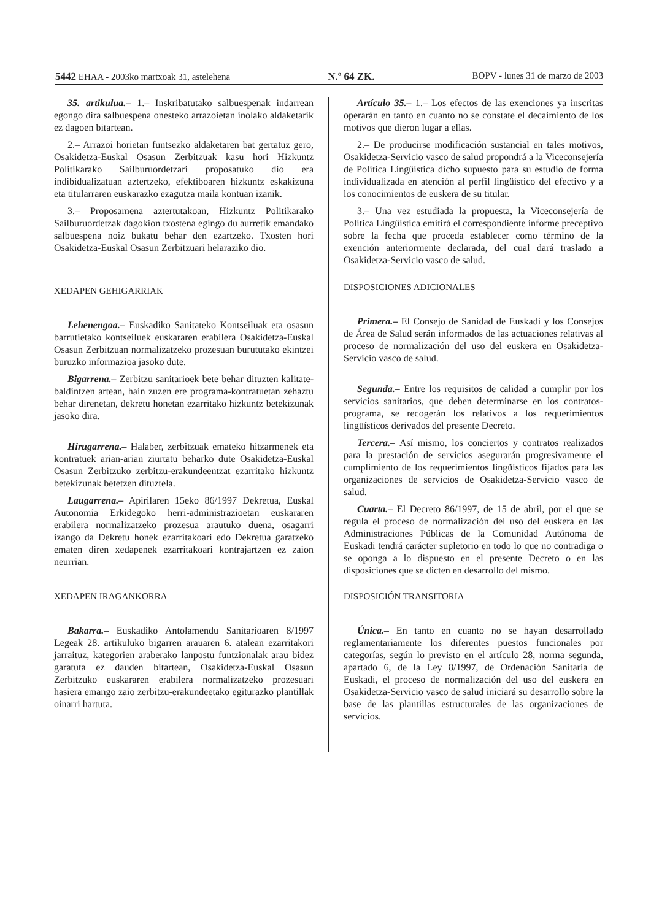5442 EHAA - 2003ko martxoak 31, astelehena N.º 64 ZK. BOPV - lunes 31 de marzo de 2003
35. artikulua.– 1.– Inskribatutako salbuespenak indarrean egongo dira salbuespena onesteko arrazoietan inolako aldaketarik ez dagoen bitartean.
2.– Arrazoi horietan funtsezko aldaketaren bat gertatuz gero, Osakidetza-Euskal Osasun Zerbitzuak kasu hori Hizkuntz Politikarako Sailburuordetzari proposatuko dio era indibidualizatuan aztertzeko, efektiboaren hizkuntz eskakizuna eta titularraren euskarazko ezagutza maila kontuan izanik.
3.– Proposamena aztertutakoan, Hizkuntz Politikarako Sailburuordetzak dagokion txostena egingo du aurretik emandako salbuespena noiz bukatu behar den ezartzeko. Txosten hori Osakidetza-Euskal Osasun Zerbitzuari helaraziko dio.
XEDAPEN GEHIGARRIAK
Lehenengoa.– Euskadiko Sanitateko Kontseiluak eta osasun barrutietako kontseiluek euskararen erabilera Osakidetza-Euskal Osasun Zerbitzuan normalizatzeko prozesuan burututako ekintzei buruzko informazioa jasoko dute.
Bigarrena.– Zerbitzu sanitarioek bete behar dituzten kalitate-baldintzen artean, hain zuzen ere programa-kontratuetan zehaztu behar direnetan, dekretu honetan ezarritako hizkuntz betekizunak jasoko dira.
Hirugarrena.– Halaber, zerbitzuak emateko hitzarmenek eta kontratuek arian-arian ziurtatu beharko dute Osakidetza-Euskal Osasun Zerbitzuko zerbitzu-erakundeentzat ezarritako hizkuntz betekizunak betetzen dituztela.
Laugarrena.– Apirilaren 15eko 86/1997 Dekretua, Euskal Autonomia Erkidegoko herri-administrazioetan euskararen erabilera normalizatzeko prozesua arautuko duena, osagarri izango da Dekretu honek ezarritakoari edo Dekretua garatzeko ematen diren xedapenek ezarritakoari kontrajartzen ez zaion neurrian.
XEDAPEN IRAGANKORRA
Bakarra.– Euskadiko Antolamendu Sanitarioaren 8/1997 Legeak 28. artikuluko bigarren arauaren 6. atalean ezarritakori jarraituz, kategorien araberako lanpostu funtzionalak arau bidez garatuta ez dauden bitartean, Osakidetza-Euskal Osasun Zerbitzuko euskararen erabilera normalizatzeko prozesuari hasiera emango zaio zerbitzu-erakundeetako egiturazko plantillak oinarri hartuta.
Artículo 35.– 1.– Los efectos de las exenciones ya inscritas operarán en tanto en cuanto no se constate el decaimiento de los motivos que dieron lugar a ellas.
2.– De producirse modificación sustancial en tales motivos, Osakidetza-Servicio vasco de salud propondrá a la Viceconsejería de Política Lingüística dicho supuesto para su estudio de forma individualizada en atención al perfil lingüístico del efectivo y a los conocimientos de euskera de su titular.
3.– Una vez estudiada la propuesta, la Viceconsejería de Política Lingüística emitirá el correspondiente informe preceptivo sobre la fecha que proceda establecer como término de la exención anteriormente declarada, del cual dará traslado a Osakidetza-Servicio vasco de salud.
DISPOSICIONES ADICIONALES
Primera.– El Consejo de Sanidad de Euskadi y los Consejos de Área de Salud serán informados de las actuaciones relativas al proceso de normalización del uso del euskera en Osakidetza-Servicio vasco de salud.
Segunda.– Entre los requisitos de calidad a cumplir por los servicios sanitarios, que deben determinarse en los contratos-programa, se recogerán los relativos a los requerimientos lingüísticos derivados del presente Decreto.
Tercera.– Así mismo, los conciertos y contratos realizados para la prestación de servicios asegurarán progresivamente el cumplimiento de los requerimientos lingüísticos fijados para las organizaciones de servicios de Osakidetza-Servicio vasco de salud.
Cuarta.– El Decreto 86/1997, de 15 de abril, por el que se regula el proceso de normalización del uso del euskera en las Administraciones Públicas de la Comunidad Autónoma de Euskadi tendrá carácter supletorio en todo lo que no contradiga o se oponga a lo dispuesto en el presente Decreto o en las disposiciones que se dicten en desarrollo del mismo.
DISPOSICIÓN TRANSITORIA
Única.– En tanto en cuanto no se hayan desarrollado reglamentariamente los diferentes puestos funcionales por categorías, según lo previsto en el artículo 28, norma segunda, apartado 6, de la Ley 8/1997, de Ordenación Sanitaria de Euskadi, el proceso de normalización del uso del euskera en Osakidetza-Servicio vasco de salud iniciará su desarrollo sobre la base de las plantillas estructurales de las organizaciones de servicios.